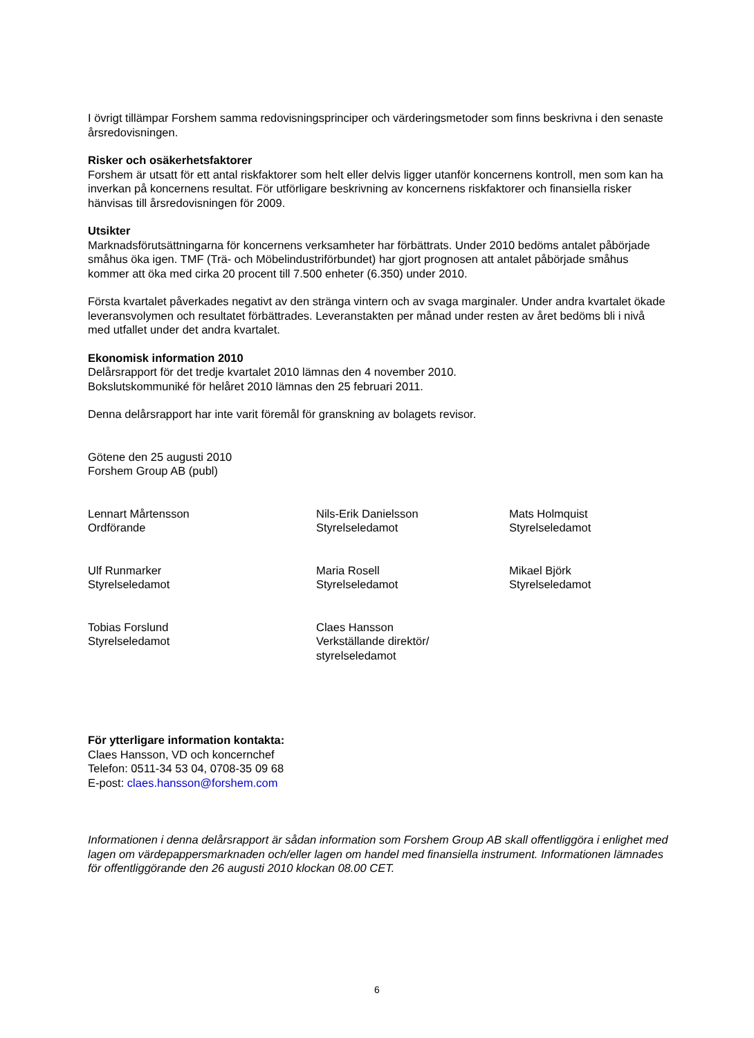I övrigt tillämpar Forshem samma redovisningsprinciper och värderingsmetoder som finns beskrivna i den senaste årsredovisningen.
Risker och osäkerhetsfaktorer
Forshem är utsatt för ett antal riskfaktorer som helt eller delvis ligger utanför koncernens kontroll, men som kan ha inverkan på koncernens resultat. För utförligare beskrivning av koncernens riskfaktorer och finansiella risker hänvisas till årsredovisningen för 2009.
Utsikter
Marknadsförutsättningarna för koncernens verksamheter har förbättrats. Under 2010 bedöms antalet påbörjade småhus öka igen. TMF (Trä- och Möbelindustriförbundet) har gjort prognosen att antalet påbörjade småhus kommer att öka med cirka 20 procent till 7.500 enheter (6.350) under 2010.
Första kvartalet påverkades negativt av den stränga vintern och av svaga marginaler. Under andra kvartalet ökade leveransvolymen och resultatet förbättrades. Leveranstakten per månad under resten av året bedöms bli i nivå med utfallet under det andra kvartalet.
Ekonomisk information 2010
Delårsrapport för det tredje kvartalet 2010 lämnas den 4 november 2010.
Bokslutskommuniké för helåret 2010 lämnas den 25 februari 2011.
Denna delårsrapport har inte varit föremål för granskning av bolagets revisor.
Götene den 25 augusti 2010
Forshem Group AB (publ)
Lennart Mårtensson
Ordförande
Nils-Erik Danielsson
Styrelseledamot
Mats Holmquist
Styrelseledamot
Ulf Runmarker
Styrelseledamot
Maria Rosell
Styrelseledamot
Mikael Björk
Styrelseledamot
Tobias Forslund
Styrelseledamot
Claes Hansson
Verkställande direktör/
styrelseledamot
För ytterligare information kontakta:
Claes Hansson, VD och koncernchef
Telefon: 0511-34 53 04, 0708-35 09 68
E-post: claes.hansson@forshem.com
Informationen i denna delårsrapport är sådan information som Forshem Group AB skall offentliggöra i enlighet med lagen om värdepappersmarknaden och/eller lagen om handel med finansiella instrument. Informationen lämnades för offentliggörande den 26 augusti 2010 klockan 08.00 CET.
6